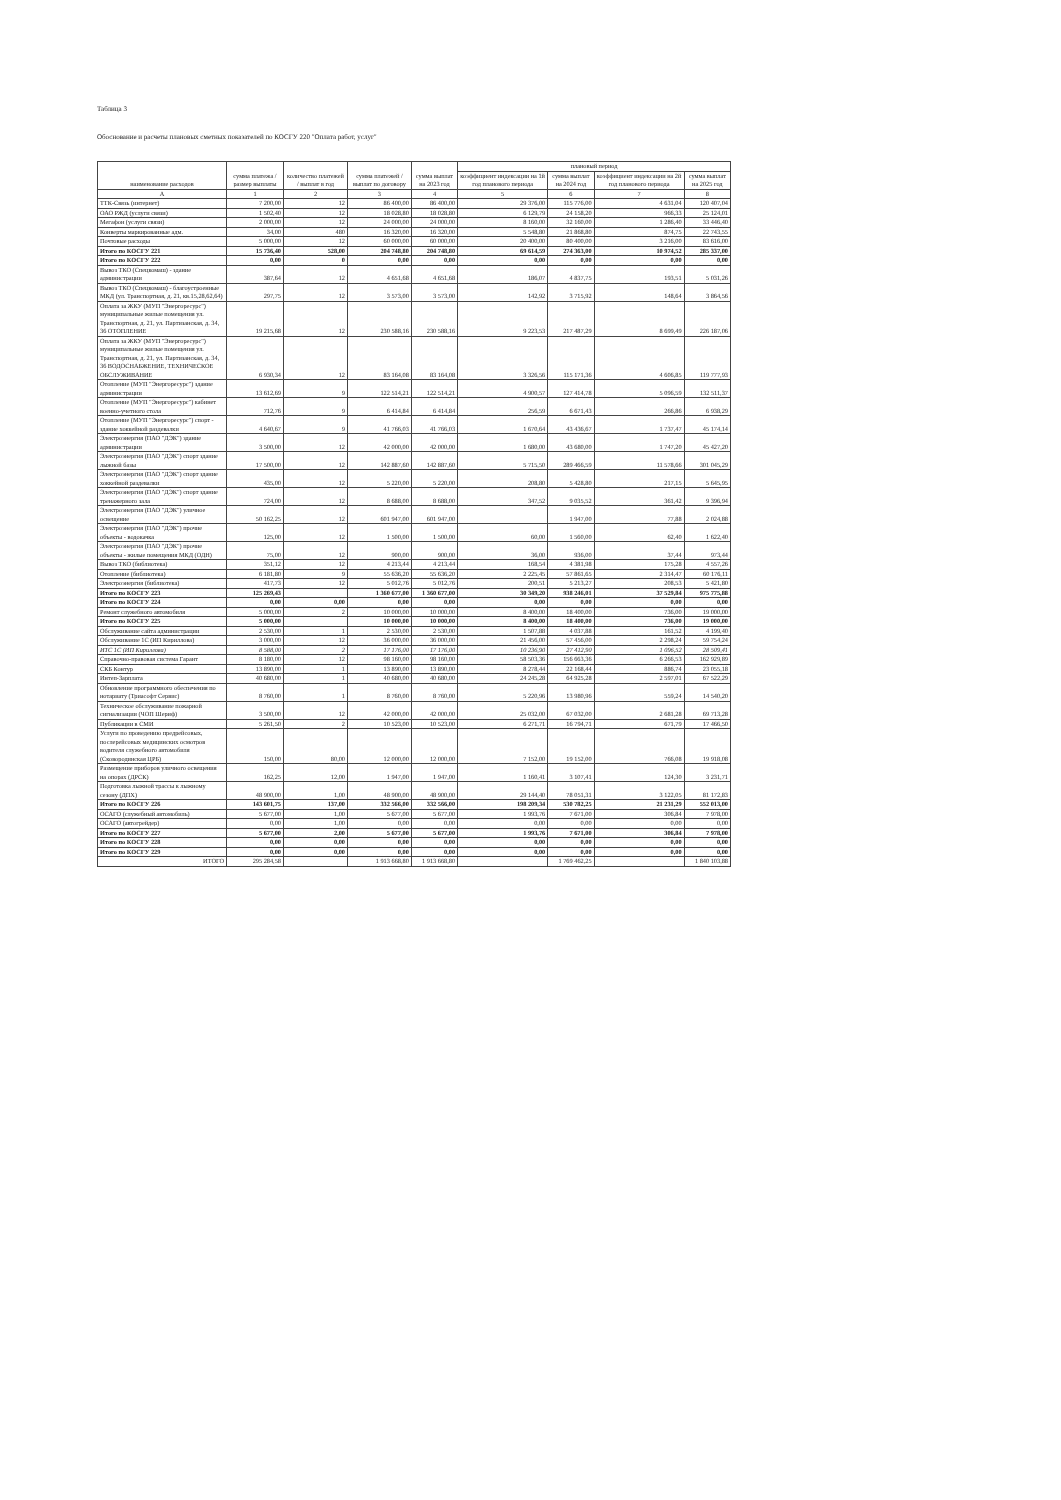Таблица 3
Обоснование и расчеты плановых сметных показателей по КОСГУ 220 "Оплата работ, услуг"
| наименование расходов | сумма платежа / размер выплаты | количество платежей / выплат в год | сумма платежей / выплат по договору | сумма выплат на 2023 год | плановый период | | | |
| --- | --- | --- | --- | --- | --- | --- | --- | --- |
| | | | | | коэффициент индексации на 1й год планового периода | сумма выплат на 2024 год | коэффициент индексации на 2й год планового периода | сумма выплат на 2025 год |
| А | 1 | 2 | 3 | 4 | 5 | 6 | 7 | 8 |
| ТТК-Связь (интернет) | 7 200,00 | 12 | 86 400,00 | 86 400,00 | 29 376,00 | 115 776,00 | 4 631,04 | 120 407,04 |
| ОАО РЖД (услуги связи) | 1 502,40 | 12 | 18 028,80 | 18 028,80 | 6 129,79 | 24 158,20 | 966,33 | 25 124,01 |
| Мегафон (услуги связи) | 2 000,00 | 12 | 24 000,00 | 24 000,00 | 8 160,00 | 32 160,00 | 1 286,40 | 33 446,40 |
| Конверты маркированные адм. | 34,00 | 480 | 16 320,00 | 16 320,00 | 5 548,80 | 21 868,80 | 874,75 | 22 743,55 |
| Почтовые расходы | 5 000,00 | 12 | 60 000,00 | 60 000,00 | 20 400,00 | 80 400,00 | 3 216,00 | 83 616,00 |
| Итого по КОСГУ 221 | 15 736,40 | 528,00 | 204 748,80 | 204 748,80 | 69 614,59 | 274 363,00 | 10 974,52 | 285 337,00 |
| Итого по КОСГУ 222 | 0,00 | 0 | 0,00 | 0,00 | 0,00 | 0,00 | 0,00 | 0,00 |
| Вывоз ТКО (Спецкомаш) - здание администрации | 387,64 | 12 | 4 651,68 | 4 651,68 | 186,07 | 4 837,75 | 193,51 | 5 031,26 |
| Вывоз ТКО (Спецкомаш) - благоустроенные МКД (ул. Транспортная, д. 21, кв.15,28,62,64) | 297,75 | 12 | 3 573,00 | 3 573,00 | 142,92 | 3 715,92 | 148,64 | 3 864,56 |
| Оплата за ЖКУ (МУП "Энергоресурс") муниципальные жилые помещения ул. Транспортная, д. 21, ул. Партизанская, д. 34, 36 ОТОПЛЕНИЕ | 19 215,68 | 12 | 230 588,16 | 230 588,16 | 9 223,53 | 217 487,29 | 8 699,49 | 226 187,06 |
| Оплата за ЖКУ (МУП "Энергоресурс") муниципальные жилые помещения ул. Транспортная, д. 21, ул. Партизанская, д. 34, 36 ВОДОСНАБЖЕНИЕ, ТЕХНИЧЕСКОЕ ОБСЛУЖИВАНИЕ | 6 930,34 | 12 | 83 164,08 | 83 164,08 | 3 326,56 | 115 171,36 | 4 606,85 | 119 777,93 |
| Отопление (МУП "Энергоресурс") здание администрации | 13 612,69 | 9 | 122 514,21 | 122 514,21 | 4 900,57 | 127 414,78 | 5 096,59 | 132 511,37 |
| Отопление (МУП "Энергоресурс") кабинет военно-учетного стола | 712,76 | 9 | 6 414,84 | 6 414,84 | 256,59 | 6 671,43 | 266,86 | 6 938,29 |
| Отопление (МУП "Энергоресурс") спорт - здание хоккейной раздевалки | 4 640,67 | 9 | 41 766,03 | 41 766,03 | 1 670,64 | 43 436,67 | 1 737,47 | 45 174,14 |
| Электроэнергия (ПАО "ДЭК") здание администрации | 3 500,00 | 12 | 42 000,00 | 42 000,00 | 1 680,00 | 43 680,00 | 1 747,20 | 45 427,20 |
| Электроэнергия (ПАО "ДЭК") спорт здание лыжной базы | 17 500,00 | 12 | 142 887,60 | 142 887,60 | 5 715,50 | 289 466,59 | 11 578,66 | 301 045,29 |
| Электроэнергия (ПАО "ДЭК") спорт здание хоккейной раздевалки | 435,00 | 12 | 5 220,00 | 5 220,00 | 208,80 | 5 428,80 | 217,15 | 5 645,95 |
| Электроэнергия (ПАО "ДЭК") спорт здание тренажерного зала | 724,00 | 12 | 8 688,00 | 8 688,00 | 347,52 | 9 035,52 | 361,42 | 9 396,94 |
| Электроэнергия (ПАО "ДЭК") уличное освещение | 50 162,25 | 12 | 601 947,00 | 601 947,00 | | 1 947,00 | 77,88 | 2 024,88 |
| Электроэнергия (ПАО "ДЭК") прочие объекты - водокачка | 125,00 | 12 | 1 500,00 | 1 500,00 | 60,00 | 1 560,00 | 62,40 | 1 622,40 |
| Электроэнергия (ПАО "ДЭК") прочие объекты - жилые помещения МКД (ОДН) | 75,00 | 12 | 900,00 | 900,00 | 36,00 | 936,00 | 37,44 | 973,44 |
| Вывоз ТКО (библиотека) | 351,12 | 12 | 4 213,44 | 4 213,44 | 168,54 | 4 381,98 | 175,28 | 4 557,26 |
| Отопление (библиотека) | 6 181,80 | 9 | 55 636,20 | 55 636,20 | 2 225,45 | 57 861,65 | 2 314,47 | 60 176,11 |
| Электроэнергия (библиотека) | 417,73 | 12 | 5 012,76 | 5 012,76 | 200,51 | 5 213,27 | 208,53 | 5 421,80 |
| Итого по КОСГУ 223 | 125 269,43 | | 1 360 677,00 | 1 360 677,00 | 30 349,20 | 938 246,01 | 37 529,84 | 975 775,88 |
| Итого по КОСГУ 224 | 0,00 | 0,00 | 0,00 | 0,00 | 0,00 | 0,00 | 0,00 | 0,00 |
| Ремонт служебного автомобиля | 5 000,00 | 2 | 10 000,00 | 10 000,00 | 8 400,00 | 18 400,00 | 736,00 | 19 000,00 |
| Итого по КОСГУ 225 | 5 000,00 | | 10 000,00 | 10 000,00 | 8 400,00 | 18 400,00 | 736,00 | 19 000,00 |
| Обслуживание сайта администрации | 2 530,00 | 1 | 2 530,00 | 2 530,00 | 1 507,88 | 4 037,88 | 161,52 | 4 199,40 |
| Обслуживание 1С (ИП Кириллова) | 3 000,00 | 12 | 36 000,00 | 36 000,00 | 21 456,00 | 57 456,00 | 2 298,24 | 59 754,24 |
| ИТС 1С (ИП Кириллова) | 8 588,00 | 2 | 17 176,00 | 17 176,00 | 10 236,90 | 27 412,90 | 1 096,52 | 28 509,41 |
| Справочно-правовая система Гарант | 8 180,00 | 12 | 98 160,00 | 98 160,00 | 58 503,36 | 156 663,36 | 6 266,53 | 162 929,89 |
| СКБ Контур | 13 890,00 | 1 | 13 890,00 | 13 890,00 | 8 278,44 | 22 168,44 | 886,74 | 23 055,18 |
| Интеп-Зарплата | 40 680,00 | 1 | 40 680,00 | 40 680,00 | 24 245,28 | 64 925,28 | 2 597,01 | 67 522,29 |
| Обновление программного обеспечения по нотариату (Триасофт Сервис) | 8 760,00 | 1 | 8 760,00 | 8 760,00 | 5 220,96 | 13 980,96 | 559,24 | 14 540,20 |
| Техническое обслуживание пожарной сигнализации (ЧОП Шериф) | 3 500,00 | 12 | 42 000,00 | 42 000,00 | 25 032,00 | 67 032,00 | 2 681,28 | 69 713,28 |
| Публикации в СМИ | 5 261,50 | 2 | 10 523,00 | 10 523,00 | 6 271,71 | 16 794,71 | 671,79 | 17 466,50 |
| Услуги по проведению предрейсовых, послерейсовых медицинских осмотров водителя служебного автомобиля (Сковородинская ЦРБ) | 150,00 | 80,00 | 12 000,00 | 12 000,00 | 7 152,00 | 19 152,00 | 766,08 | 19 918,08 |
| Размещение приборов уличного освещения на опорах (ДРСК) | 162,25 | 12,00 | 1 947,00 | 1 947,00 | 1 160,41 | 3 107,41 | 124,30 | 3 231,71 |
| Подготовка лыжной трассы к лыжному сезону (ДПХ) | 48 900,00 | 1,00 | 48 900,00 | 48 900,00 | 29 144,40 | 78 051,31 | 3 122,05 | 81 172,83 |
| Итого по КОСГУ 226 | 143 601,75 | 137,00 | 332 566,00 | 332 566,00 | 198 209,34 | 530 782,25 | 21 231,29 | 552 013,00 |
| ОСАГО (служебный автомобиль) | 5 677,00 | 1,00 | 5 677,00 | 5 677,00 | 1 993,76 | 7 671,00 | 306,84 | 7 978,00 |
| ОСАГО (автогрейдер) | 0,00 | 1,00 | 0,00 | 0,00 | 0,00 | 0,00 | 0,00 | 0,00 |
| Итого по КОСГУ 227 | 5 677,00 | 2,00 | 5 677,00 | 5 677,00 | 1 993,76 | 7 671,00 | 306,84 | 7 978,00 |
| Итого по КОСГУ 228 | 0,00 | 0,00 | 0,00 | 0,00 | 0,00 | 0,00 | 0,00 | 0,00 |
| Итого по КОСГУ 229 | 0,00 | 0,00 | 0,00 | 0,00 | 0,00 | 0,00 | 0,00 | 0,00 |
| ИТОГО | 295 284,58 | | 1 913 668,80 | 1 913 668,80 | | 1 769 462,25 | | 1 840 103,88 |